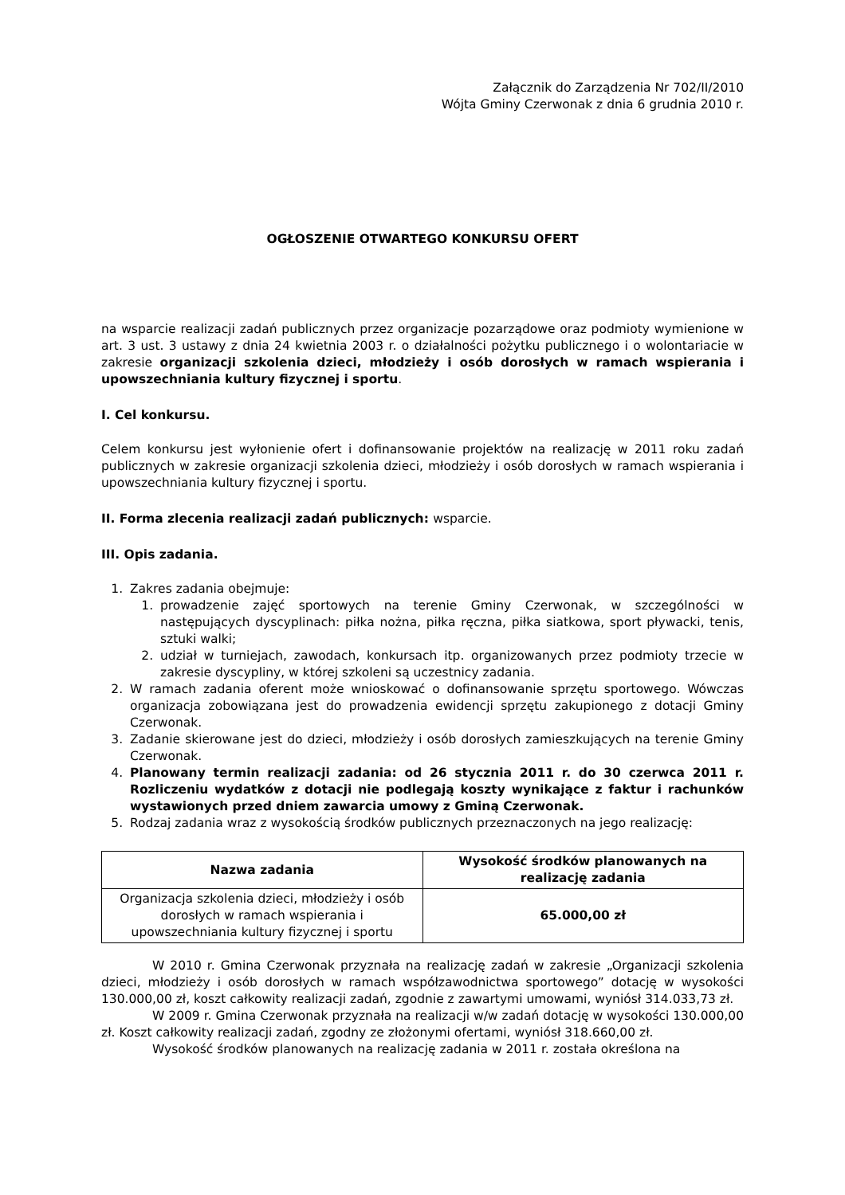Załącznik do Zarządzenia Nr 702/II/2010
Wójta Gminy Czerwonak z dnia 6 grudnia 2010 r.
OGŁOSZENIE OTWARTEGO KONKURSU OFERT
na wsparcie realizacji zadań publicznych przez organizacje pozarządowe oraz podmioty wymienione w art. 3 ust. 3 ustawy z dnia 24 kwietnia 2003 r. o działalności pożytku publicznego i o wolontariacie w zakresie organizacji szkolenia dzieci, młodzieży i osób dorosłych w ramach wspierania i upowszechniania kultury fizycznej i sportu.
I. Cel konkursu.
Celem konkursu jest wyłonienie ofert i dofinansowanie projektów na realizację w 2011 roku zadań publicznych w zakresie organizacji szkolenia dzieci, młodzieży i osób dorosłych w ramach wspierania i upowszechniania kultury fizycznej i sportu.
II. Forma zlecenia realizacji zadań publicznych: wsparcie.
III. Opis zadania.
1. Zakres zadania obejmuje:
1. prowadzenie zajęć sportowych na terenie Gminy Czerwonak, w szczególności w następujących dyscyplinach: piłka nożna, piłka ręczna, piłka siatkowa, sport pływacki, tenis, sztuki walki;
2. udział w turniejach, zawodach, konkursach itp. organizowanych przez podmioty trzecie w zakresie dyscypliny, w której szkoleni są uczestnicy zadania.
2. W ramach zadania oferent może wnioskować o dofinansowanie sprzętu sportowego. Wówczas organizacja zobowiązana jest do prowadzenia ewidencji sprzętu zakupionego z dotacji Gminy Czerwonak.
3. Zadanie skierowane jest do dzieci, młodzieży i osób dorosłych zamieszkujących na terenie Gminy Czerwonak.
4. Planowany termin realizacji zadania: od 26 stycznia 2011 r. do 30 czerwca 2011 r. Rozliczeniu wydatków z dotacji nie podlegają koszty wynikające z faktur i rachunków wystawionych przed dniem zawarcia umowy z Gminą Czerwonak.
5. Rodzaj zadania wraz z wysokością środków publicznych przeznaczonych na jego realizację:
| Nazwa zadania | Wysokość środków planowanych na realizację zadania |
| --- | --- |
| Organizacja szkolenia dzieci, młodzieży i osób dorosłych w ramach wspierania i upowszechniania kultury fizycznej i sportu | 65.000,00 zł |
W 2010 r. Gmina Czerwonak przyznała na realizację zadań w zakresie „Organizacji szkolenia dzieci, młodzieży i osób dorosłych w ramach współzawodnictwa sportowego” dotację w wysokości 130.000,00 zł, koszt całkowity realizacji zadań, zgodnie z zawartymi umowami, wyniósł 314.033,73 zł.
W 2009 r. Gmina Czerwonak przyznała na realizacji w/w zadań dotację w wysokości 130.000,00 zł. Koszt całkowity realizacji zadań, zgodny ze złożonymi ofertami, wyniósł 318.660,00 zł.
Wysokość środków planowanych na realizację zadania w 2011 r. została określona na